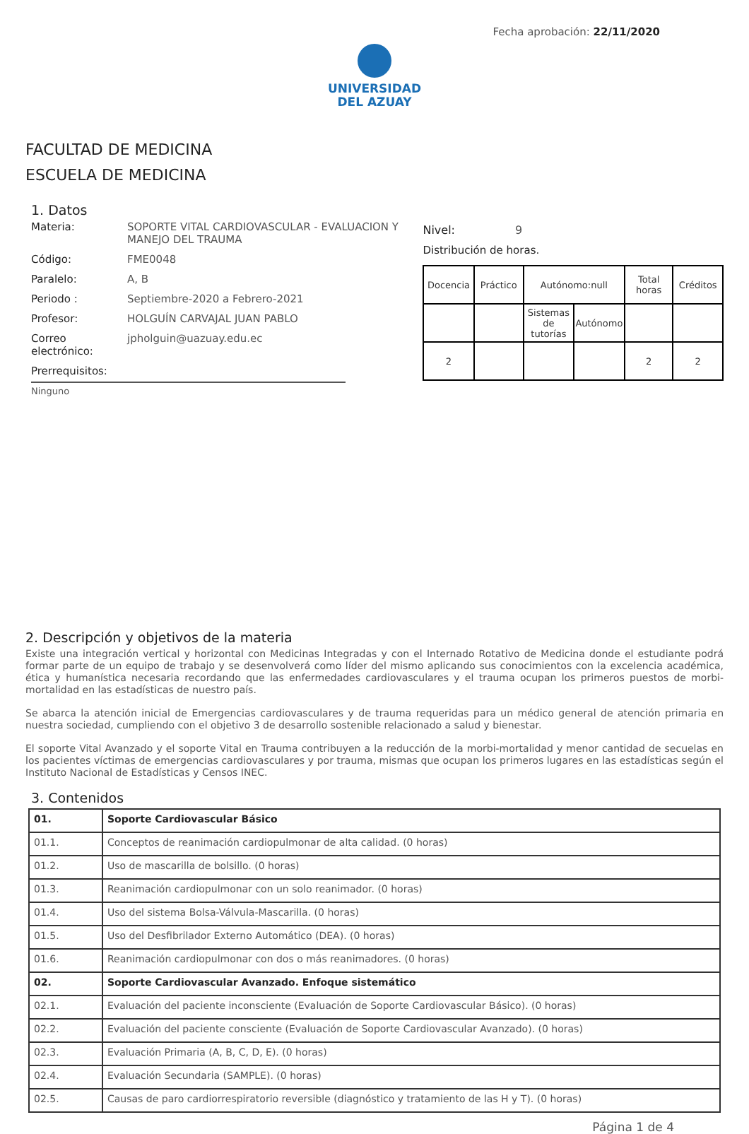Fecha aprobación: 22/11/2020
UNIVERSIDAD
DEL AZUAY
FACULTAD DE MEDICINA
ESCUELA DE MEDICINA
1. Datos
Materia: SOPORTE VITAL CARDIOVASCULAR - EVALUACION Y MANEJO DEL TRAUMA
Código: FME0048
Paralelo: A, B
Periodo : Septiembre-2020 a Febrero-2021
Profesor: HOLGUÍN CARVAJAL JUAN PABLO
Correo electrónico:
jpholguin@uazuay.edu.ec
Prerrequisitos:
Ninguno
Nivel: 9
Distribución de horas.
| Docencia | Práctico | Autónomo:null | | Total horas | Créditos |
| | | Sistemas de tutorías | Autónomo | | |
| 2 | | | | 2 | 2 |
2. Descripción y objetivos de la materia
Existe una integración vertical y horizontal con Medicinas Integradas y con el Internado Rotativo de Medicina donde el estudiante podrá formar parte de un equipo de trabajo y se desenvolverá como líder del mismo aplicando sus conocimientos con la excelencia académica, ética y humanística necesaria recordando que las enfermedades cardiovasculares y el trauma ocupan los primeros puestos de morbi-mortalidad en las estadísticas de nuestro país.
Se abarca la atención inicial de Emergencias cardiovasculares y de trauma requeridas para un médico general de atención primaria en nuestra sociedad, cumpliendo con el objetivo 3 de desarrollo sostenible relacionado a salud y bienestar.
El soporte Vital Avanzado y el soporte Vital en Trauma contribuyen a la reducción de la morbi-mortalidad y menor cantidad de secuelas en los pacientes víctimas de emergencias cardiovasculares y por trauma, mismas que ocupan los primeros lugares en las estadísticas según el Instituto Nacional de Estadísticas y Censos INEC.
3. Contenidos
| 01. | Soporte Cardiovascular Básico |
| 01.1. | Conceptos de reanimación cardiopulmonar de alta calidad. (0 horas) |
| 01.2. | Uso de mascarilla de bolsillo. (0 horas) |
| 01.3. | Reanimación cardiopulmonar con un solo reanimador. (0 horas) |
| 01.4. | Uso del sistema Bolsa-Válvula-Mascarilla. (0 horas) |
| 01.5. | Uso del Desfibrilador Externo Automático (DEA). (0 horas) |
| 01.6. | Reanimación cardiopulmonar con dos o más reanimadores. (0 horas) |
| 02. | Soporte Cardiovascular Avanzado. Enfoque sistemático |
| 02.1. | Evaluación del paciente inconsciente (Evaluación de Soporte Cardiovascular Básico). (0 horas) |
| 02.2. | Evaluación del paciente consciente (Evaluación de Soporte Cardiovascular Avanzado). (0 horas) |
| 02.3. | Evaluación Primaria (A, B, C, D, E). (0 horas) |
| 02.4. | Evaluación Secundaria (SAMPLE). (0 horas) |
| 02.5. | Causas de paro cardiorrespiratorio reversible (diagnóstico y tratamiento de las H y T). (0 horas) |
Página 1 de 4